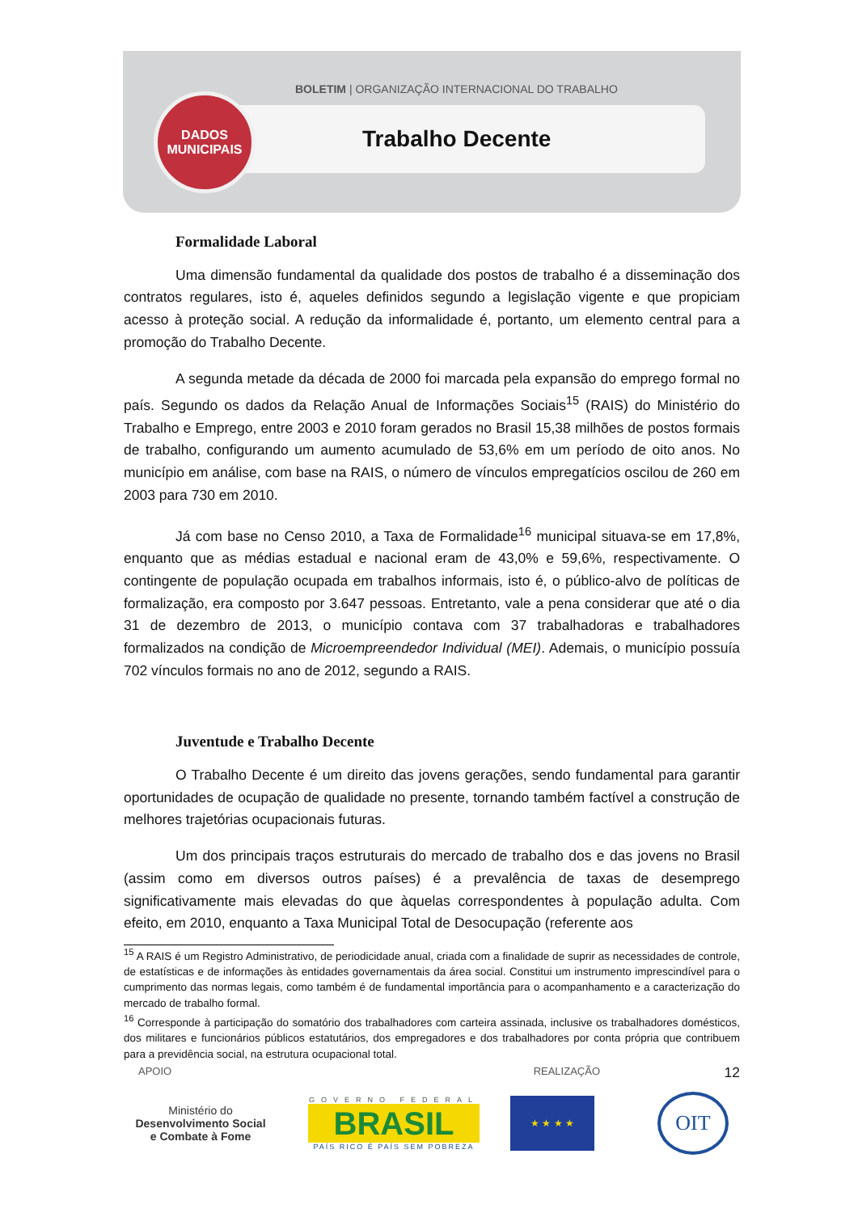BOLETIM | ORGANIZAÇÃO INTERNACIONAL DO TRABALHO
DADOS
MUNICIPAIS
Trabalho Decente
Formalidade Laboral
Uma dimensão fundamental da qualidade dos postos de trabalho é a disseminação dos contratos regulares, isto é, aqueles definidos segundo a legislação vigente e que propiciam acesso à proteção social. A redução da informalidade é, portanto, um elemento central para a promoção do Trabalho Decente.
A segunda metade da década de 2000 foi marcada pela expansão do emprego formal no país. Segundo os dados da Relação Anual de Informações Sociais<sup>15</sup> (RAIS) do Ministério do Trabalho e Emprego, entre 2003 e 2010 foram gerados no Brasil 15,38 milhões de postos formais de trabalho, configurando um aumento acumulado de 53,6% em um período de oito anos. No município em análise, com base na RAIS, o número de vínculos empregatícios oscilou de 260 em 2003 para 730 em 2010.
Já com base no Censo 2010, a Taxa de Formalidade<sup>16</sup> municipal situava-se em 17,8%, enquanto que as médias estadual e nacional eram de 43,0% e 59,6%, respectivamente. O contingente de população ocupada em trabalhos informais, isto é, o público-alvo de políticas de formalização, era composto por 3.647 pessoas. Entretanto, vale a pena considerar que até o dia 31 de dezembro de 2013, o município contava com 37 trabalhadoras e trabalhadores formalizados na condição de Microempreendedor Individual (MEI). Ademais, o município possuía 702 vínculos formais no ano de 2012, segundo a RAIS.
Juventude e Trabalho Decente
O Trabalho Decente é um direito das jovens gerações, sendo fundamental para garantir oportunidades de ocupação de qualidade no presente, tornando também factível a construção de melhores trajetórias ocupacionais futuras.
Um dos principais traços estruturais do mercado de trabalho dos e das jovens no Brasil (assim como em diversos outros países) é a prevalência de taxas de desemprego significativamente mais elevadas do que àquelas correspondentes à população adulta. Com efeito, em 2010, enquanto a Taxa Municipal Total de Desocupação (referente aos
<sup>15</sup> A RAIS é um Registro Administrativo, de periodicidade anual, criada com a finalidade de suprir as necessidades de controle, de estatísticas e de informações às entidades governamentais da área social. Constitui um instrumento imprescindível para o cumprimento das normas legais, como também é de fundamental importância para o acompanhamento e a caracterização do mercado de trabalho formal.
<sup>16</sup> Corresponde à participação do somatório dos trabalhadores com carteira assinada, inclusive os trabalhadores domésticos, dos militares e funcionários públicos estatutários, dos empregadores e dos trabalhadores por conta própria que contribuem para a previdência social, na estrutura ocupacional total.
12
APOIO REALIZAÇÃO
Ministério do
Desenvolvimento Social
e Combate à Fome
GOVERNO FEDERAL
BRASIL
PAÍS RICO É PAÍS SEM POBREZA
★ ★ ★ ★
OIT